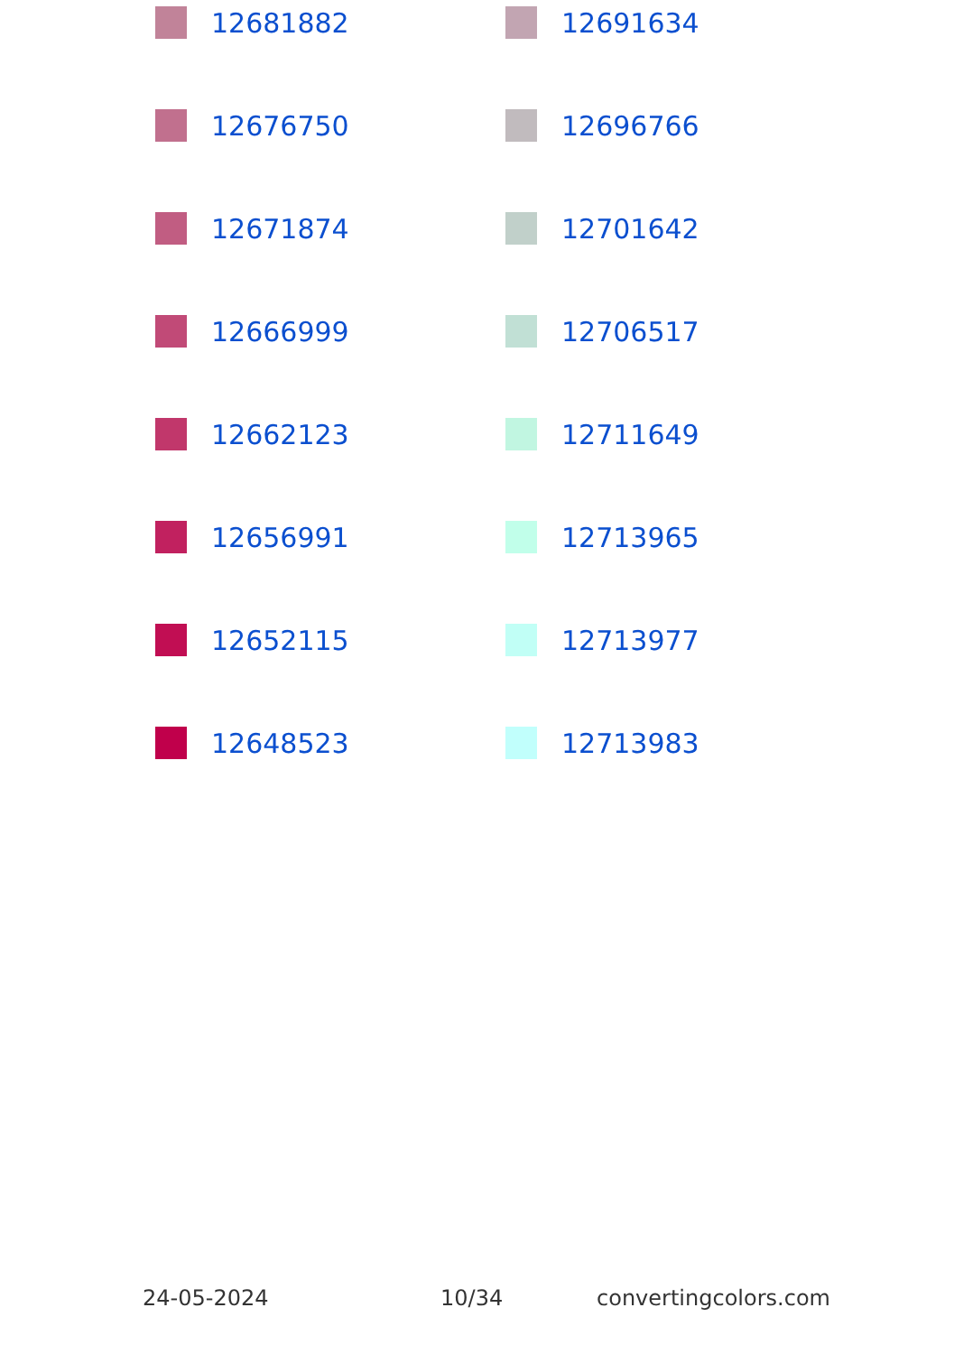12681882 12691634
12676750 12696766
12671874 12701642
12666999 12706517
12662123 12711649
12656991 12713965
12652115 12713977
12648523 12713983
24-05-2024 10/34 convertingcolors.com